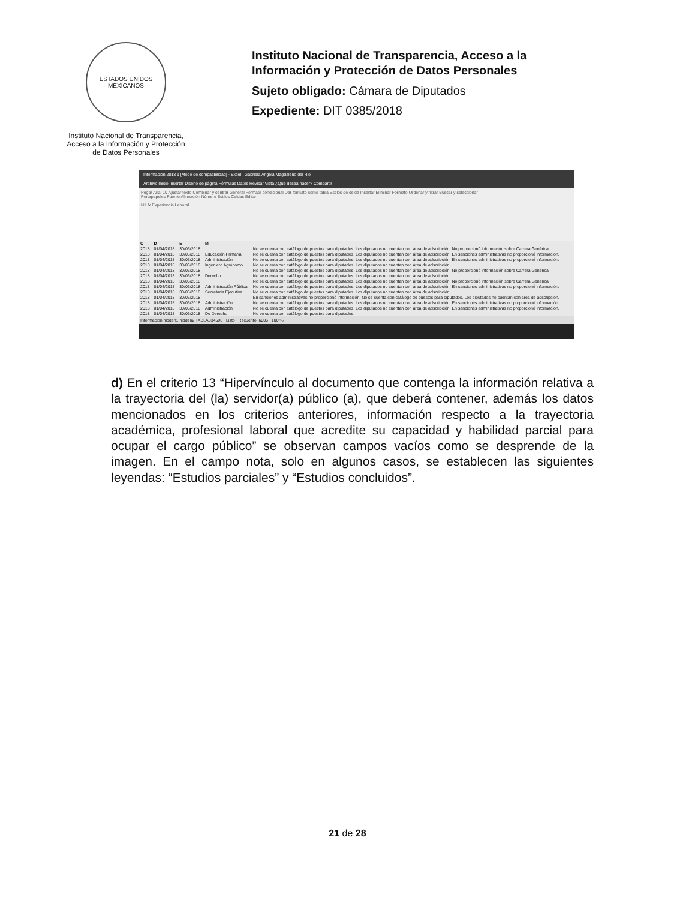ESTADOS UNIDOS MEXICANOS
Instituto Nacional de Transparencia,
Acceso a la Información y Protección
de Datos Personales
Instituto Nacional de Transparencia, Acceso a la Información y Protección de Datos Personales
Sujeto obligado: Cámara de Diputados
Expediente: DIT 0385/2018
Informacion 2018 1 [Modo de compatibilidad] - Excel Gabriela Angela Magdaleno del Rio
Archivo Inicio Insertar Diseño de página Fórmulas Datos Revisar Vista ¿Qué desea hacer? Compartir
Pegar Arial 10 Ajustar texto Combinar y centrar General Formato condicional Dar formato como tabla Estilos de celda Insertar Eliminar Formato Ordenar y filtrar Buscar y seleccionar
Portapapeles Fuente Alineación Número Estilos Celdas Editar
N1 fx Experiencia Laboral
| C | D | E | M | |
| --- | --- | --- | --- | --- |
| 2018 | 01/04/2018 | 30/06/2018 | | No se cuenta con catálogo de puestos para diputados. Los diputados no cuentan con área de adscripción. No proporcionó información sobre Carrera Genérica |
| 2018 | 01/04/2018 | 30/06/2018 | Educación Primaria | No se cuenta con catálogo de puestos para diputados. Los diputados no cuentan con área de adscripción. En sanciones administrativas no proporcionó información. |
| 2018 | 01/04/2018 | 30/06/2018 | Administración | No se cuenta con catálogo de puestos para diputados. Los diputados no cuentan con área de adscripción. En sanciones administrativas no proporcionó información. |
| 2018 | 01/04/2018 | 30/06/2018 | Ingeniero Agrónomo | No se cuenta con catálogo de puestos para diputados. Los diputados no cuentan con área de adscripción. |
| 2018 | 01/04/2018 | 30/06/2018 | | No se cuenta con catálogo de puestos para diputados. Los diputados no cuentan con área de adscripción. No proporcionó información sobre Carrera Genérica |
| 2018 | 01/04/2018 | 30/06/2018 | Derecho | No se cuenta con catálogo de puestos para diputados. Los diputados no cuentan con área de adscripción. |
| 2018 | 01/04/2018 | 30/06/2018 | | No se cuenta con catálogo de puestos para diputados. Los diputados no cuentan con área de adscripción. No proporcionó información sobre Carrera Genérica |
| 2018 | 01/04/2018 | 30/06/2018 | Administración Pública | No se cuenta con catálogo de puestos para diputados. Los diputados no cuentan con área de adscripción. En sanciones administrativas no proporcionó información. |
| 2018 | 01/04/2018 | 30/06/2018 | Secretaria Ejecutiva | No se cuenta con catálogo de puestos para diputados. Los diputados no cuentan con área de adscripción |
| 2018 | 01/04/2018 | 30/06/2018 | | En sanciones administrativas no proporcionó información. No se cuenta con catálogo de puestos para diputados. Los diputados no cuentan con área de adscripción. |
| 2018 | 01/04/2018 | 30/06/2018 | Administración | No se cuenta con catálogo de puestos para diputados. Los diputados no cuentan con área de adscripción. En sanciones administrativas no proporcionó información. |
| 2018 | 01/04/2018 | 30/06/2018 | Administración | No se cuenta con catálogo de puestos para diputados. Los diputados no cuentan con área de adscripción. En sanciones administrativas no proporcionó información. |
| 2018 | 01/04/2018 | 30/06/2018 | De Derecho | No se cuenta con catálogo de puestos para diputados. |
Informacion hidden1 hidden2 TABLA334596 Listo Recuento: 6006 100 %
d) En el criterio 13 “Hipervínculo al documento que contenga la información relativa a la trayectoria del (la) servidor(a) público (a), que deberá contener, además los datos mencionados en los criterios anteriores, información respecto a la trayectoria académica, profesional laboral que acredite su capacidad y habilidad parcial para ocupar el cargo público” se observan campos vacíos como se desprende de la imagen. En el campo nota, solo en algunos casos, se establecen las siguientes leyendas: “Estudios parciales” y “Estudios concluidos”.
21 de 28